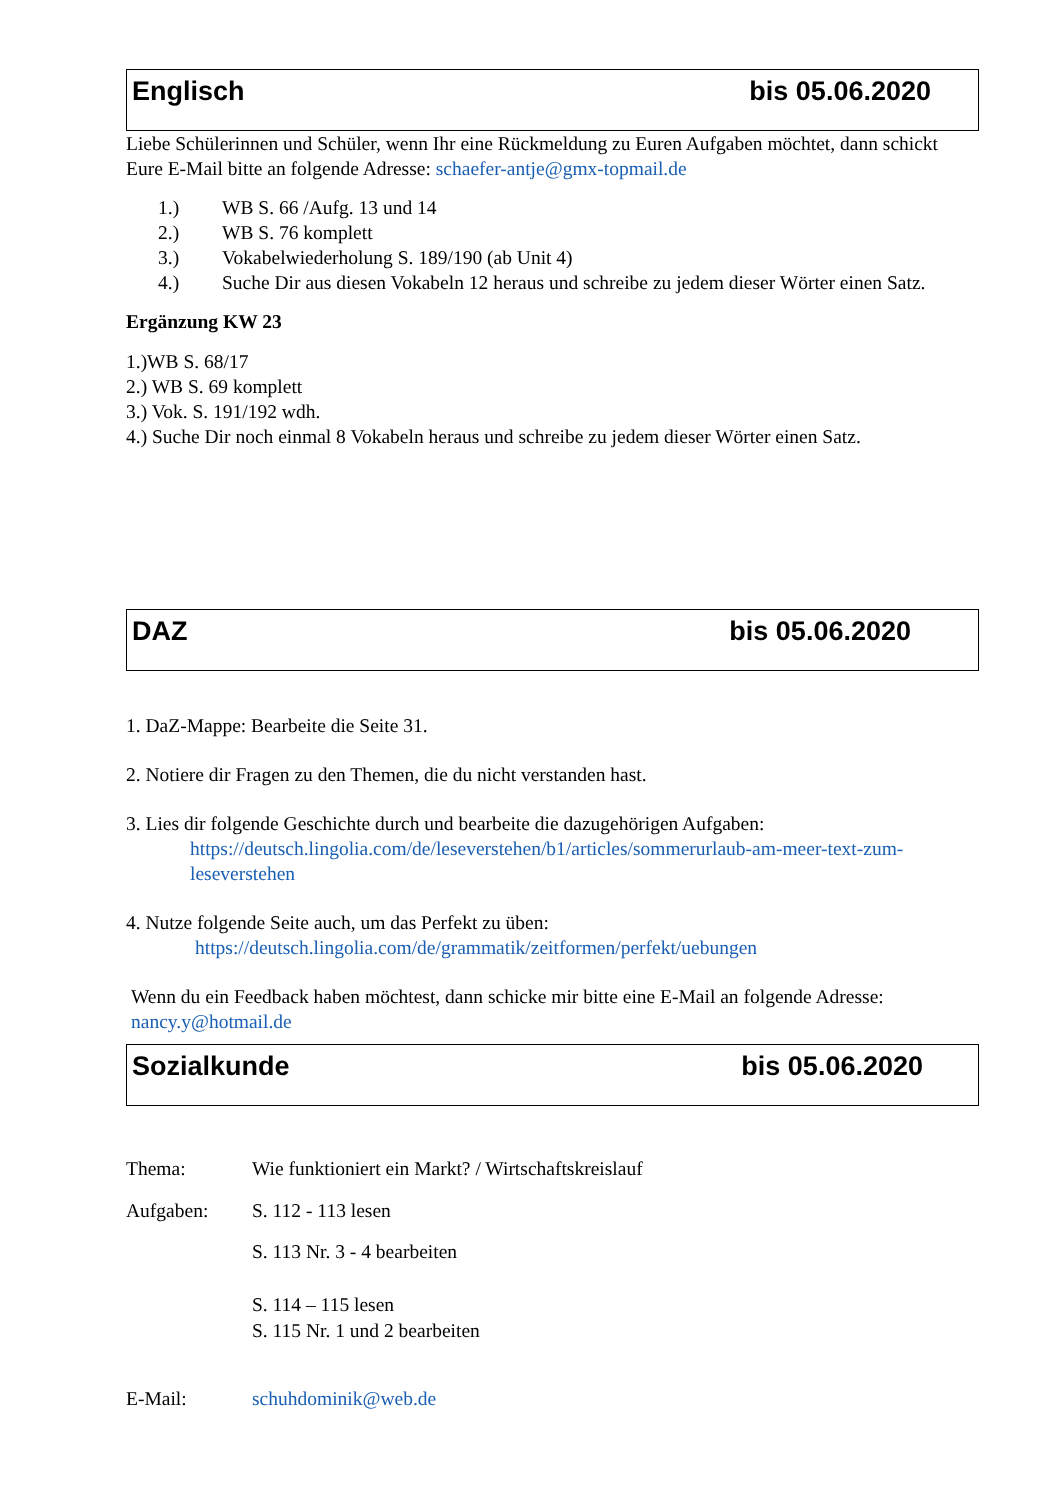Englisch bis 05.06.2020
Liebe Schülerinnen und Schüler, wenn Ihr eine Rückmeldung zu Euren Aufgaben möchtet, dann schickt Eure E-Mail bitte an folgende Adresse: schaefer-antje@gmx-topmail.de
1.) WB S. 66 /Aufg. 13 und 14
2.) WB S. 76 komplett
3.) Vokabelwiederholung S. 189/190 (ab Unit 4)
4.) Suche Dir aus diesen Vokabeln 12 heraus und schreibe zu jedem dieser Wörter einen Satz.
Ergänzung KW 23
1.)WB S. 68/17
2.) WB S. 69 komplett
3.) Vok. S. 191/192 wdh.
4.) Suche Dir noch einmal 8 Vokabeln heraus und schreibe zu jedem dieser Wörter einen Satz.
DAZ bis 05.06.2020
1. DaZ-Mappe: Bearbeite die Seite 31.
2. Notiere dir Fragen zu den Themen, die du nicht verstanden hast.
3. Lies dir folgende Geschichte durch und bearbeite die dazugehörigen Aufgaben:
https://deutsch.lingolia.com/de/leseverstehen/b1/articles/sommerurlaub-am-meer-text-zum-leseverstehen
4. Nutze folgende Seite auch, um das Perfekt zu üben:
https://deutsch.lingolia.com/de/grammatik/zeitformen/perfekt/uebungen
Wenn du ein Feedback haben möchtest, dann schicke mir bitte eine E-Mail an folgende Adresse: nancy.y@hotmail.de
Sozialkunde bis 05.06.2020
Thema: Wie funktioniert ein Markt? / Wirtschaftskreislauf
Aufgaben: S. 112 - 113 lesen
S. 113 Nr. 3 - 4 bearbeiten
S. 114 – 115 lesen
S. 115 Nr. 1 und 2 bearbeiten
E-Mail: schuhdominik@web.de